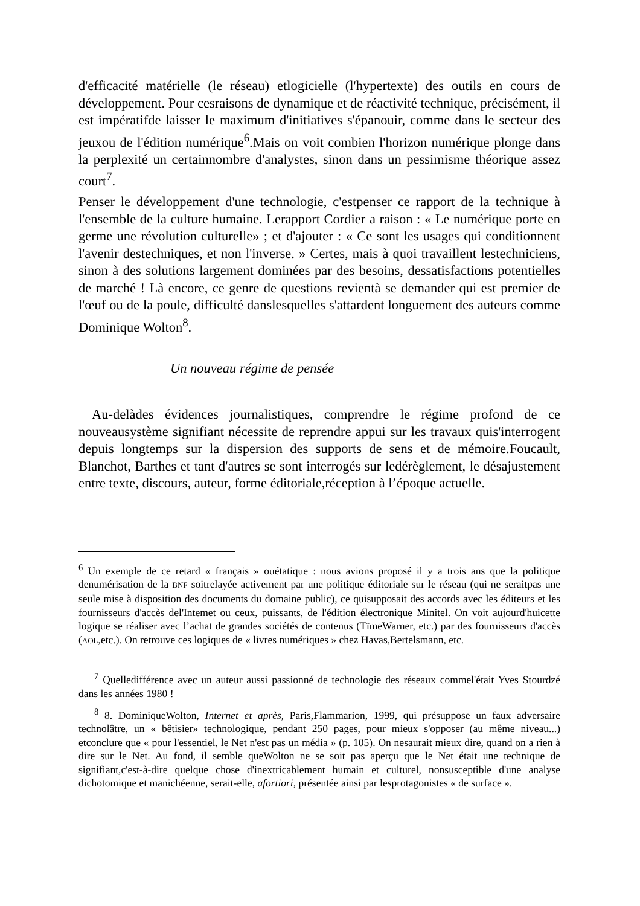d'efficacité matérielle (le réseau) etlogicielle (l'hypertexte) des outils en cours de développement. Pour cesraisons de dynamique et de réactivité technique, précisément, il est impératifde laisser le maximum d'initiatives s'épanouir, comme dans le secteur des jeuxou de l'édition numérique<sup>6</sup>.Mais on voit combien l'horizon numérique plonge dans la perplexité un certainnombre d'analystes, sinon dans un pessimisme théorique assez court<sup>7</sup>.
Penser le développement d'une technologie, c'estpenser ce rapport de la technique à l'ensemble de la culture humaine. Lerapport Cordier a raison : « Le numérique porte en germe une révolution culturelle» ; et d'ajouter : « Ce sont les usages qui conditionnent l'avenir destechniques, et non l'inverse. » Certes, mais à quoi travaillent lestechniciens, sinon à des solutions largement dominées par des besoins, dessatisfactions potentielles de marché ! Là encore, ce genre de questions revientà se demander qui est premier de l'œuf ou de la poule, difficulté danslesquelles s'attardent longuement des auteurs comme Dominique Wolton<sup>8</sup>.
Un nouveau régime de pensée
Au-delàdes évidences journalistiques, comprendre le régime profond de ce nouveausystème signifiant nécessite de reprendre appui sur les travaux quis'interrogent depuis longtemps sur la dispersion des supports de sens et de mémoire.Foucault, Blanchot, Barthes et tant d'autres se sont interrogés sur ledérèglement, le désajustement entre texte, discours, auteur, forme éditoriale,réception à l’époque actuelle.
<sup>6</sup> Un exemple de ce retard « français » ouétatique : nous avions proposé il y a trois ans que la politique denumérisation de la BNF soitrelayée activement par une politique éditoriale sur le réseau (qui ne seraitpas une seule mise à disposition des documents du domaine public), ce quisupposait des accords avec les éditeurs et les fournisseurs d'accès del'Intemet ou ceux, puissants, de l'édition électronique Minitel. On voit aujourd'huicette logique se réaliser avec l’achat de grandes sociétés de contenus (TïmeWarner, etc.) par des fournisseurs d'accès (AOL,etc.). On retrouve ces logiques de « livres numériques » chez Havas,Bertelsmann, etc.
<sup>7</sup> Quelledifférence avec un auteur aussi passionné de technologie des réseaux commel'était Yves Stourdzé dans les années 1980 !
<sup>8</sup> 8. DominiqueWolton, Internet et après, Paris,Flammarion, 1999, qui présuppose un faux adversaire technolâtre, un « bêtisier» technologique, pendant 250 pages, pour mieux s'opposer (au même niveau...) etconclure que « pour l'essentiel, le Net n'est pas un média » (p. 105). On nesaurait mieux dire, quand on a rien à dire sur le Net. Au fond, il semble queWolton ne se soit pas aperçu que le Net était une technique de signifiant,c'est-à-dire quelque chose d'inextricablement humain et culturel, nonsusceptible d'une analyse dichotomique et manichéenne, serait-elle, afortiori, présentée ainsi par lesprotagonistes « de surface ».